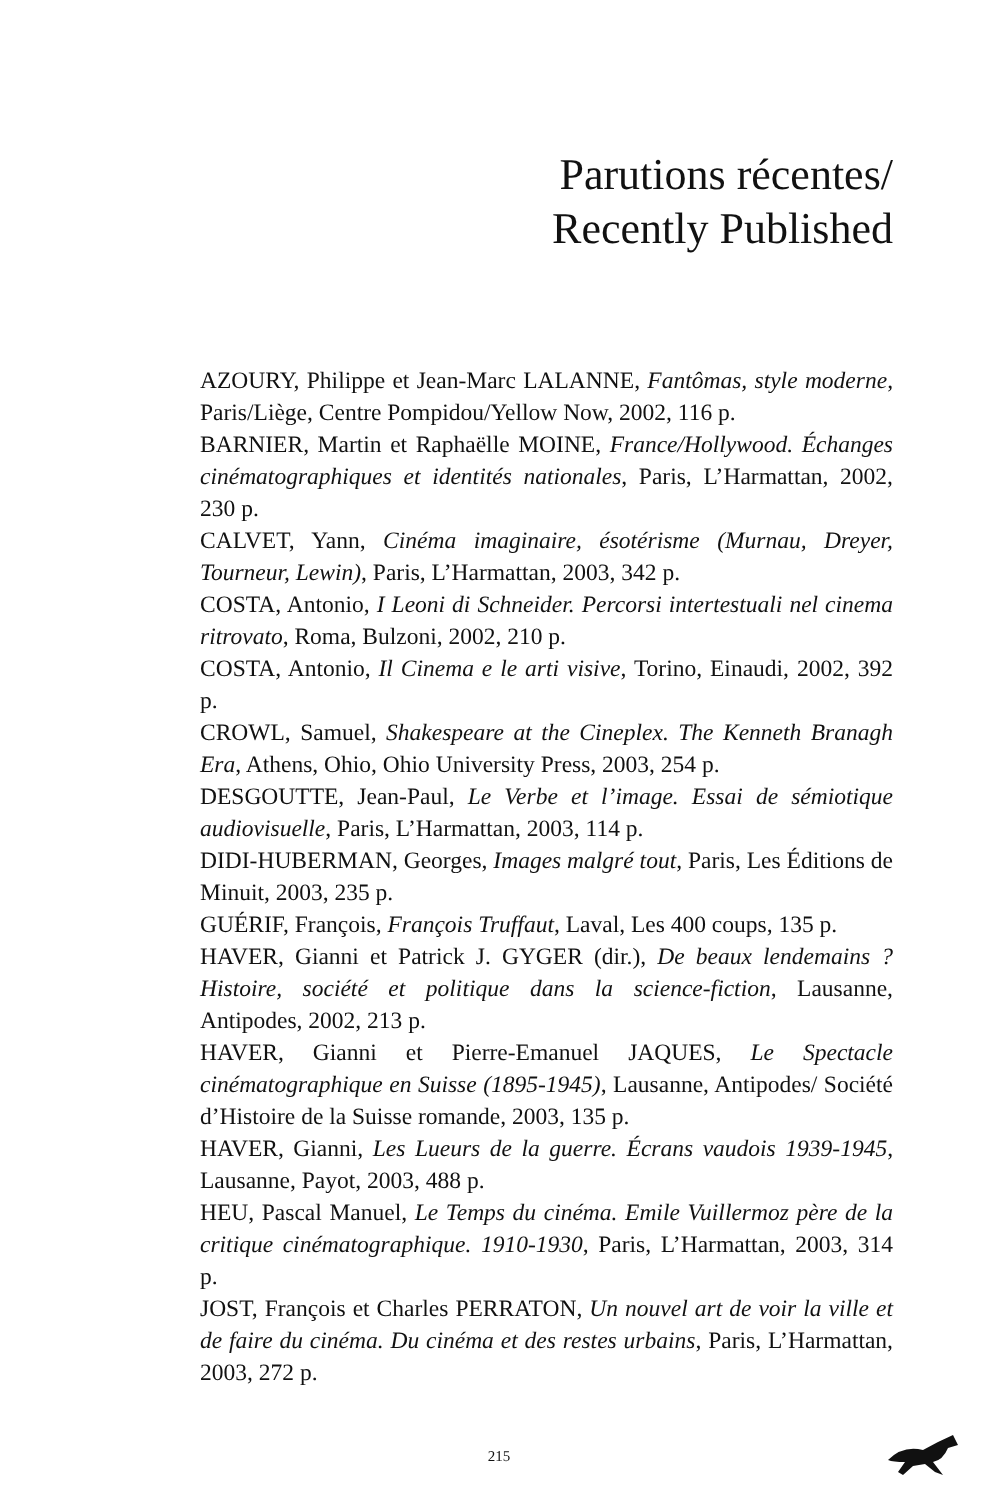Parutions récentes/
Recently Published
AZOURY, Philippe et Jean-Marc LALANNE, Fantômas, style moderne, Paris/Liège, Centre Pompidou/Yellow Now, 2002, 116 p.
BARNIER, Martin et Raphaëlle MOINE, France/Hollywood. Échanges cinématographiques et identités nationales, Paris, L’Harmattan, 2002, 230 p.
CALVET, Yann, Cinéma imaginaire, ésotérisme (Murnau, Dreyer, Tourneur, Lewin), Paris, L’Harmattan, 2003, 342 p.
COSTA, Antonio, I Leoni di Schneider. Percorsi intertestuali nel cinema ritrovato, Roma, Bulzoni, 2002, 210 p.
COSTA, Antonio, Il Cinema e le arti visive, Torino, Einaudi, 2002, 392 p.
CROWL, Samuel, Shakespeare at the Cineplex. The Kenneth Branagh Era, Athens, Ohio, Ohio University Press, 2003, 254 p.
DESGOUTTE, Jean-Paul, Le Verbe et l’image. Essai de sémiotique audiovisuelle, Paris, L’Harmattan, 2003, 114 p.
DIDI-HUBERMAN, Georges, Images malgré tout, Paris, Les Éditions de Minuit, 2003, 235 p.
GUÉRIF, François, François Truffaut, Laval, Les 400 coups, 135 p.
HAVER, Gianni et Patrick J. GYGER (dir.), De beaux lendemains ? Histoire, société et politique dans la science-fiction, Lausanne, Antipodes, 2002, 213 p.
HAVER, Gianni et Pierre-Emanuel JAQUES, Le Spectacle cinématographique en Suisse (1895-1945), Lausanne, Antipodes/ Société d’Histoire de la Suisse romande, 2003, 135 p.
HAVER, Gianni, Les Lueurs de la guerre. Écrans vaudois 1939-1945, Lausanne, Payot, 2003, 488 p.
HEU, Pascal Manuel, Le Temps du cinéma. Emile Vuillermoz père de la critique cinématographique. 1910-1930, Paris, L’Harmattan, 2003, 314 p.
JOST, François et Charles PERRATON, Un nouvel art de voir la ville et de faire du cinéma. Du cinéma et des restes urbains, Paris, L’Harmattan, 2003, 272 p.
215